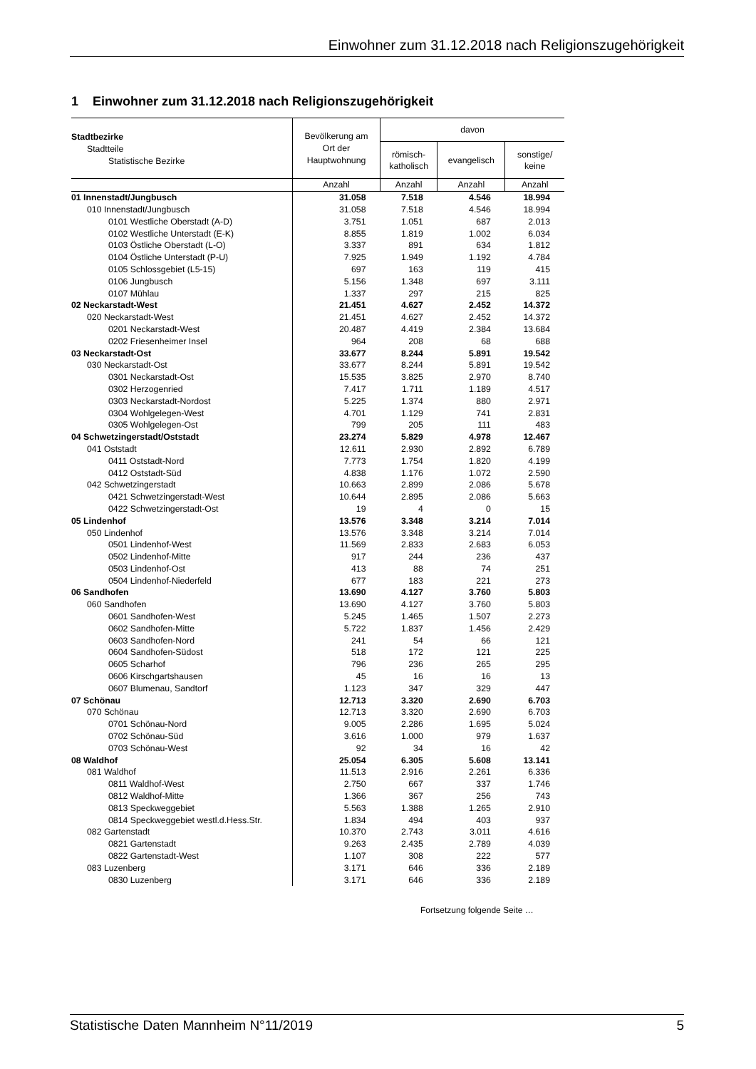Einwohner zum 31.12.2018 nach Religionszugehörigkeit
1 Einwohner zum 31.12.2018 nach Religionszugehörigkeit
| Stadtbezirke Stadtteile Statistische Bezirke | Bevölkerung am Ort der Hauptwohnung | davon | | |
| --- | --- | --- | --- | --- |
| | | römisch- katholisch | evangelisch | sonstige/ keine |
| | Anzahl | Anzahl | Anzahl | Anzahl |
| 01 Innenstadt/Jungbusch | 31.058 | 7.518 | 4.546 | 18.994 |
| 010 Innenstadt/Jungbusch | 31.058 | 7.518 | 4.546 | 18.994 |
| 0101 Westliche Oberstadt (A-D) | 3.751 | 1.051 | 687 | 2.013 |
| 0102 Westliche Unterstadt (E-K) | 8.855 | 1.819 | 1.002 | 6.034 |
| 0103 Östliche Oberstadt (L-O) | 3.337 | 891 | 634 | 1.812 |
| 0104 Östliche Unterstadt (P-U) | 7.925 | 1.949 | 1.192 | 4.784 |
| 0105 Schlossgebiet (L5-15) | 697 | 163 | 119 | 415 |
| 0106 Jungbusch | 5.156 | 1.348 | 697 | 3.111 |
| 0107 Mühlau | 1.337 | 297 | 215 | 825 |
| 02 Neckarstadt-West | 21.451 | 4.627 | 2.452 | 14.372 |
| 020 Neckarstadt-West | 21.451 | 4.627 | 2.452 | 14.372 |
| 0201 Neckarstadt-West | 20.487 | 4.419 | 2.384 | 13.684 |
| 0202 Friesenheimer Insel | 964 | 208 | 68 | 688 |
| 03 Neckarstadt-Ost | 33.677 | 8.244 | 5.891 | 19.542 |
| 030 Neckarstadt-Ost | 33.677 | 8.244 | 5.891 | 19.542 |
| 0301 Neckarstadt-Ost | 15.535 | 3.825 | 2.970 | 8.740 |
| 0302 Herzogenried | 7.417 | 1.711 | 1.189 | 4.517 |
| 0303 Neckarstadt-Nordost | 5.225 | 1.374 | 880 | 2.971 |
| 0304 Wohlgelegen-West | 4.701 | 1.129 | 741 | 2.831 |
| 0305 Wohlgelegen-Ost | 799 | 205 | 111 | 483 |
| 04 Schwetzingerstadt/Oststadt | 23.274 | 5.829 | 4.978 | 12.467 |
| 041 Oststadt | 12.611 | 2.930 | 2.892 | 6.789 |
| 0411 Oststadt-Nord | 7.773 | 1.754 | 1.820 | 4.199 |
| 0412 Oststadt-Süd | 4.838 | 1.176 | 1.072 | 2.590 |
| 042 Schwetzingerstadt | 10.663 | 2.899 | 2.086 | 5.678 |
| 0421 Schwetzingerstadt-West | 10.644 | 2.895 | 2.086 | 5.663 |
| 0422 Schwetzingerstadt-Ost | 19 | 4 | 0 | 15 |
| 05 Lindenhof | 13.576 | 3.348 | 3.214 | 7.014 |
| 050 Lindenhof | 13.576 | 3.348 | 3.214 | 7.014 |
| 0501 Lindenhof-West | 11.569 | 2.833 | 2.683 | 6.053 |
| 0502 Lindenhof-Mitte | 917 | 244 | 236 | 437 |
| 0503 Lindenhof-Ost | 413 | 88 | 74 | 251 |
| 0504 Lindenhof-Niederfeld | 677 | 183 | 221 | 273 |
| 06 Sandhofen | 13.690 | 4.127 | 3.760 | 5.803 |
| 060 Sandhofen | 13.690 | 4.127 | 3.760 | 5.803 |
| 0601 Sandhofen-West | 5.245 | 1.465 | 1.507 | 2.273 |
| 0602 Sandhofen-Mitte | 5.722 | 1.837 | 1.456 | 2.429 |
| 0603 Sandhofen-Nord | 241 | 54 | 66 | 121 |
| 0604 Sandhofen-Südost | 518 | 172 | 121 | 225 |
| 0605 Scharhof | 796 | 236 | 265 | 295 |
| 0606 Kirschgartshausen | 45 | 16 | 16 | 13 |
| 0607 Blumenau, Sandtorf | 1.123 | 347 | 329 | 447 |
| 07 Schönau | 12.713 | 3.320 | 2.690 | 6.703 |
| 070 Schönau | 12.713 | 3.320 | 2.690 | 6.703 |
| 0701 Schönau-Nord | 9.005 | 2.286 | 1.695 | 5.024 |
| 0702 Schönau-Süd | 3.616 | 1.000 | 979 | 1.637 |
| 0703 Schönau-West | 92 | 34 | 16 | 42 |
| 08 Waldhof | 25.054 | 6.305 | 5.608 | 13.141 |
| 081 Waldhof | 11.513 | 2.916 | 2.261 | 6.336 |
| 0811 Waldhof-West | 2.750 | 667 | 337 | 1.746 |
| 0812 Waldhof-Mitte | 1.366 | 367 | 256 | 743 |
| 0813 Speckweggebiet | 5.563 | 1.388 | 1.265 | 2.910 |
| 0814 Speckweggebiet westl.d.Hess.Str. | 1.834 | 494 | 403 | 937 |
| 082 Gartenstadt | 10.370 | 2.743 | 3.011 | 4.616 |
| 0821 Gartenstadt | 9.263 | 2.435 | 2.789 | 4.039 |
| 0822 Gartenstadt-West | 1.107 | 308 | 222 | 577 |
| 083 Luzenberg | 3.171 | 646 | 336 | 2.189 |
| 0830 Luzenberg | 3.171 | 646 | 336 | 2.189 |
Fortsetzung folgende Seite …
Statistische Daten Mannheim N°11/2019 5